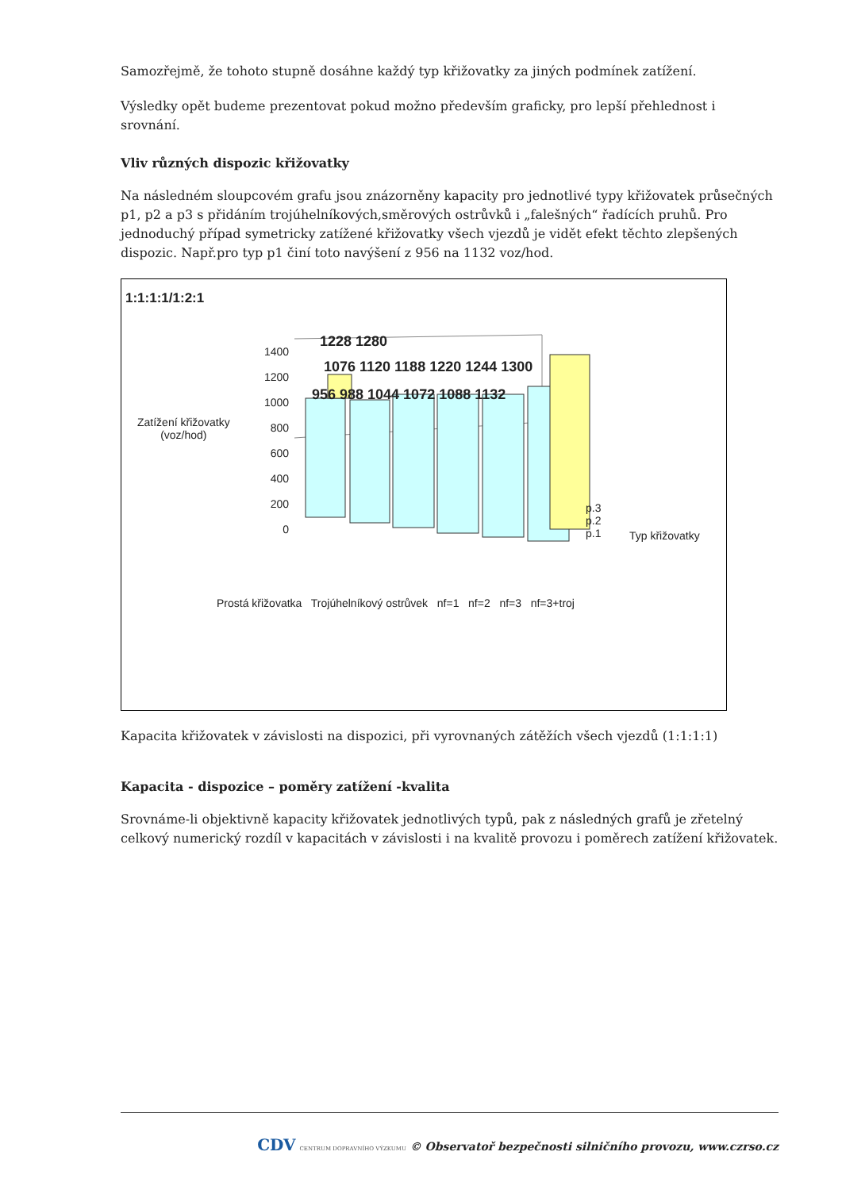Samozřejmě, že tohoto stupně dosáhne každý typ křižovatky za jiných podmínek zatížení.
Výsledky opět budeme prezentovat pokud možno především graficky, pro lepší přehlednost i srovnání.
Vliv různých dispozic křižovatky
Na následném sloupcovém grafu jsou znázorněny kapacity pro jednotlivé typy křižovatek průsečných p1, p2 a p3 s přidáním trojúhelníkových,směrových ostrůvků i „falešných“ řadících pruhů. Pro jednoduchý případ symetricky zatížené křižovatky všech vjezdů je vidět efekt těchto zlepšených dispozic. Např.pro typ p1 činí toto navýšení z 956 na 1132 voz/hod.
1:1:1:1/1:2:1
1400
1200
1000
800
600
400
200
0
Zatížení křižovatky
(voz/hod)
1228 1280
1076 1120 1188 1220 1244 1300
956 988 1044 1072 1088 1132
p.3
p.2
p.1
Typ křižovatky
Prostá křižovatka Trojúhelníkový ostrůvek nf=1 nf=2 nf=3 nf=3+troj
Kapacita křižovatek v závislosti na dispozici, při vyrovnaných zátěžích všech vjezdů (1:1:1:1)
Kapacita - dispozice – poměry zatížení -kvalita
Srovnáme-li objektivně kapacity křižovatek jednotlivých typů, pak z následných grafů je zřetelný celkový numerický rozdíl v kapacitách v závislosti i na kvalitě provozu i poměrech zatížení křižovatek.
CDV CENTRUM DOPRAVNÍHO VÝZKUMU © Observatoř bezpečnosti silničního provozu, www.czrso.cz